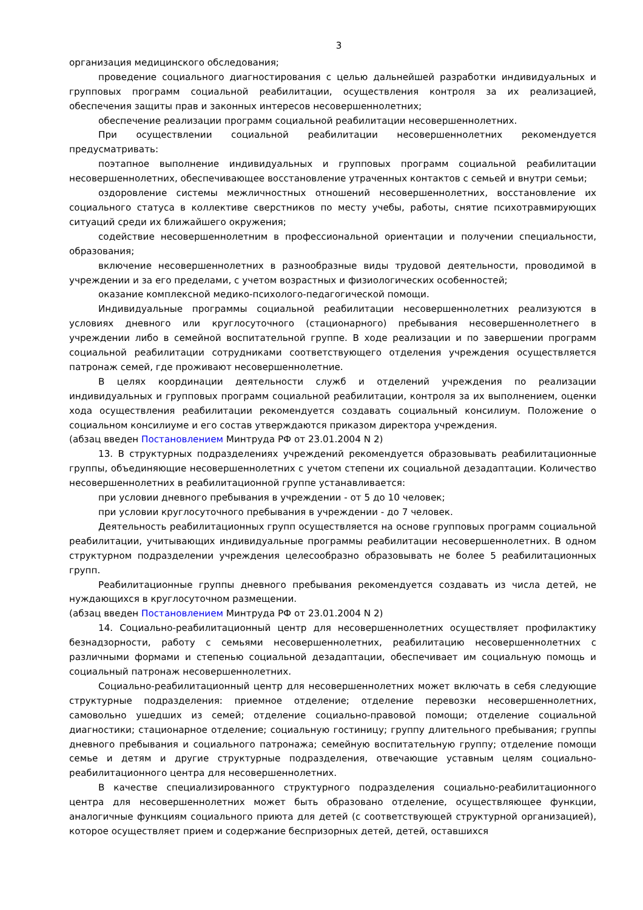3
организация медицинского обследования;
проведение социального диагностирования с целью дальнейшей разработки индивидуальных и групповых программ социальной реабилитации, осуществления контроля за их реализацией, обеспечения защиты прав и законных интересов несовершеннолетних;
обеспечение реализации программ социальной реабилитации несовершеннолетних.
При осуществлении социальной реабилитации несовершеннолетних рекомендуется предусматривать:
поэтапное выполнение индивидуальных и групповых программ социальной реабилитации несовершеннолетних, обеспечивающее восстановление утраченных контактов с семьей и внутри семьи;
оздоровление системы межличностных отношений несовершеннолетних, восстановление их социального статуса в коллективе сверстников по месту учебы, работы, снятие психотравмирующих ситуаций среди их ближайшего окружения;
содействие несовершеннолетним в профессиональной ориентации и получении специальности, образования;
включение несовершеннолетних в разнообразные виды трудовой деятельности, проводимой в учреждении и за его пределами, с учетом возрастных и физиологических особенностей;
оказание комплексной медико-психолого-педагогической помощи.
Индивидуальные программы социальной реабилитации несовершеннолетних реализуются в условиях дневного или круглосуточного (стационарного) пребывания несовершеннолетнего в учреждении либо в семейной воспитательной группе. В ходе реализации и по завершении программ социальной реабилитации сотрудниками соответствующего отделения учреждения осуществляется патронаж семей, где проживают несовершеннолетние.
В целях координации деятельности служб и отделений учреждения по реализации индивидуальных и групповых программ социальной реабилитации, контроля за их выполнением, оценки хода осуществления реабилитации рекомендуется создавать социальный консилиум. Положение о социальном консилиуме и его состав утверждаются приказом директора учреждения.
(абзац введен Постановлением Минтруда РФ от 23.01.2004 N 2)
13. В структурных подразделениях учреждений рекомендуется образовывать реабилитационные группы, объединяющие несовершеннолетних с учетом степени их социальной дезадаптации. Количество несовершеннолетних в реабилитационной группе устанавливается:
при условии дневного пребывания в учреждении - от 5 до 10 человек;
при условии круглосуточного пребывания в учреждении - до 7 человек.
Деятельность реабилитационных групп осуществляется на основе групповых программ социальной реабилитации, учитывающих индивидуальные программы реабилитации несовершеннолетних. В одном структурном подразделении учреждения целесообразно образовывать не более 5 реабилитационных групп.
Реабилитационные группы дневного пребывания рекомендуется создавать из числа детей, не нуждающихся в круглосуточном размещении.
(абзац введен Постановлением Минтруда РФ от 23.01.2004 N 2)
14. Социально-реабилитационный центр для несовершеннолетних осуществляет профилактику безнадзорности, работу с семьями несовершеннолетних, реабилитацию несовершеннолетних с различными формами и степенью социальной дезадаптации, обеспечивает им социальную помощь и социальный патронаж несовершеннолетних.
Социально-реабилитационный центр для несовершеннолетних может включать в себя следующие структурные подразделения: приемное отделение; отделение перевозки несовершеннолетних, самовольно ушедших из семей; отделение социально-правовой помощи; отделение социальной диагностики; стационарное отделение; социальную гостиницу; группу длительного пребывания; группы дневного пребывания и социального патронажа; семейную воспитательную группу; отделение помощи семье и детям и другие структурные подразделения, отвечающие уставным целям социально-реабилитационного центра для несовершеннолетних.
В качестве специализированного структурного подразделения социально-реабилитационного центра для несовершеннолетних может быть образовано отделение, осуществляющее функции, аналогичные функциям социального приюта для детей (с соответствующей структурной организацией), которое осуществляет прием и содержание беспризорных детей, детей, оставшихся